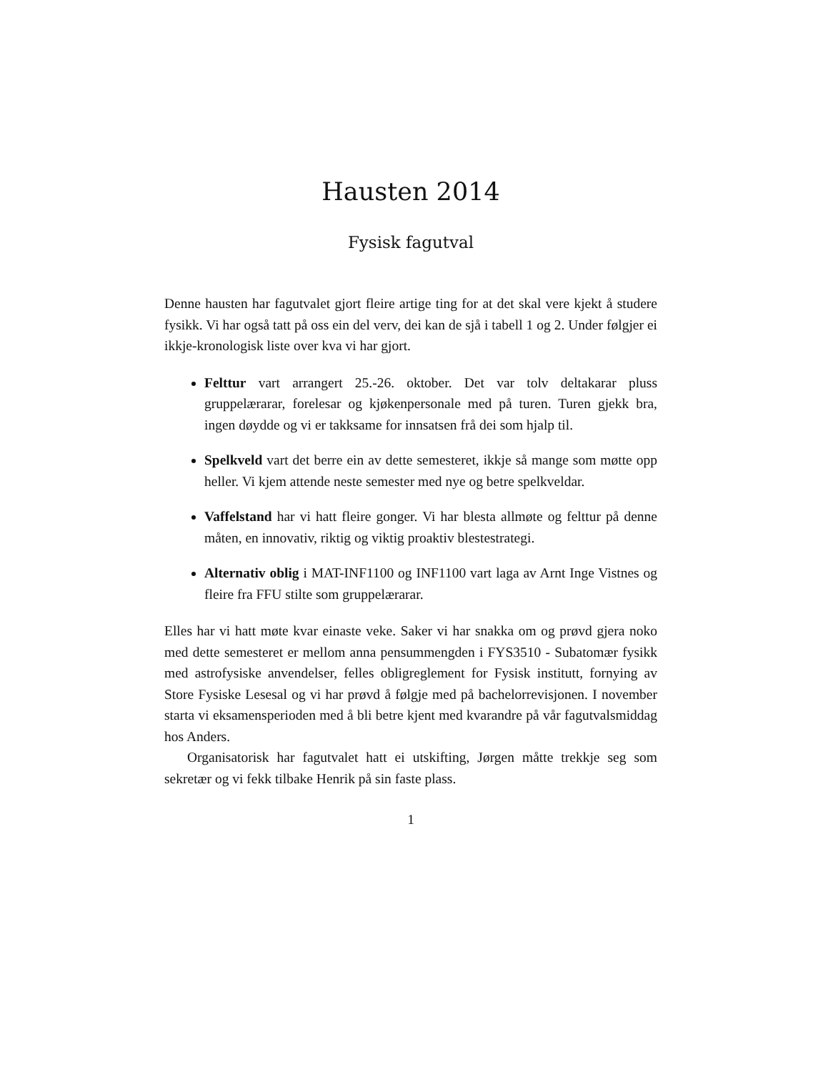Hausten 2014
Fysisk fagutval
Denne hausten har fagutvalet gjort fleire artige ting for at det skal vere kjekt å studere fysikk. Vi har også tatt på oss ein del verv, dei kan de sjå i tabell 1 og 2. Under følgjer ei ikkje-kronologisk liste over kva vi har gjort.
Felttur vart arrangert 25.-26. oktober. Det var tolv deltakarar pluss gruppelærarar, forelesar og kjøkenpersonale med på turen. Turen gjekk bra, ingen døydde og vi er takksame for innsatsen frå dei som hjalp til.
Spelkveld vart det berre ein av dette semesteret, ikkje så mange som møtte opp heller. Vi kjem attende neste semester med nye og betre spelkveldar.
Vaffelstand har vi hatt fleire gonger. Vi har blesta allmøte og felttur på denne måten, en innovativ, riktig og viktig proaktiv blestestrategi.
Alternativ oblig i MAT-INF1100 og INF1100 vart laga av Arnt Inge Vistnes og fleire fra FFU stilte som gruppelærarar.
Elles har vi hatt møte kvar einaste veke. Saker vi har snakka om og prøvd gjera noko med dette semesteret er mellom anna pensummengden i FYS3510 - Subatomær fysikk med astrofysiske anvendelser, felles obligreglement for Fysisk institutt, fornying av Store Fysiske Lesesal og vi har prøvd å følgje med på bachelorrevisjonen. I november starta vi eksamensperioden med å bli betre kjent med kvarandre på vår fagutvalsmiddag hos Anders.
Organisatorisk har fagutvalet hatt ei utskifting, Jørgen måtte trekkje seg som sekretær og vi fekk tilbake Henrik på sin faste plass.
1